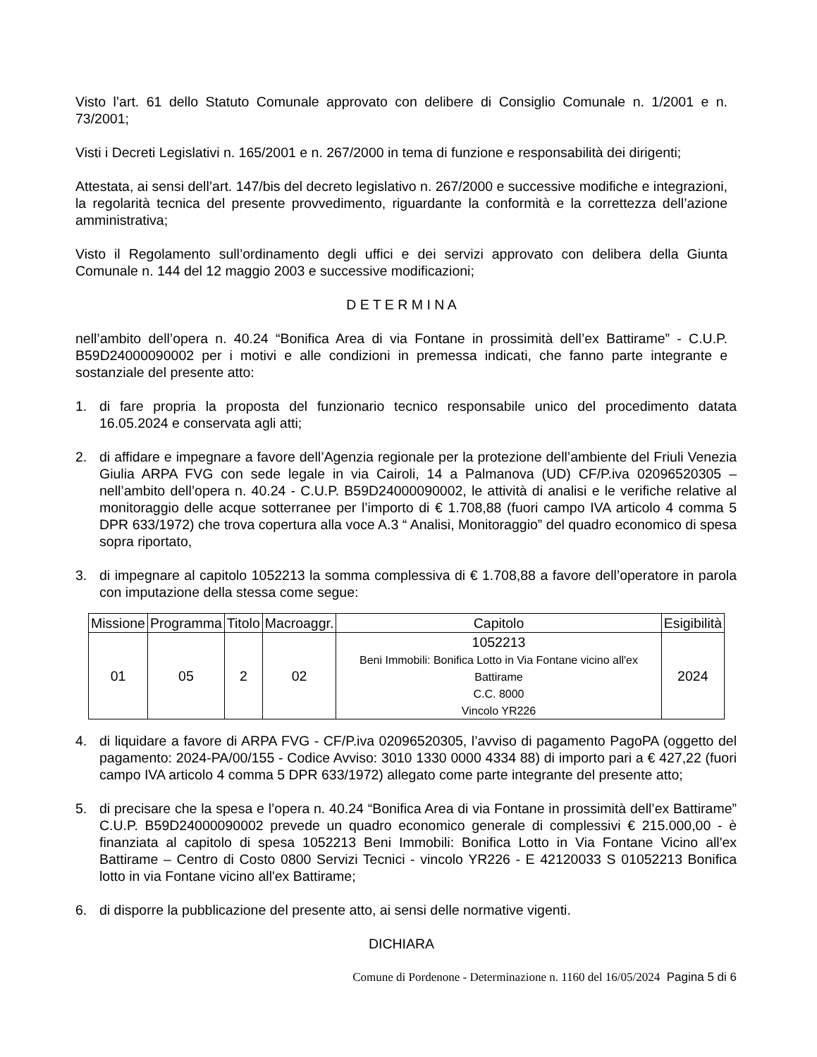Visto l’art. 61 dello Statuto Comunale approvato con delibere di Consiglio Comunale n. 1/2001 e n. 73/2001;
Visti i Decreti Legislativi n. 165/2001 e n. 267/2000 in tema di funzione e responsabilità dei dirigenti;
Attestata, ai sensi dell’art. 147/bis del decreto legislativo n. 267/2000 e successive modifiche e integrazioni, la regolarità tecnica del presente provvedimento, riguardante la conformità e la correttezza dell’azione amministrativa;
Visto il Regolamento sull’ordinamento degli uffici e dei servizi approvato con delibera della Giunta Comunale n. 144 del 12 maggio 2003 e successive modificazioni;
D E T E R M I N A
nell’ambito dell’opera n. 40.24 “Bonifica Area di via Fontane in prossimità dell’ex Battirame” - C.U.P. B59D24000090002 per i motivi e alle condizioni in premessa indicati, che fanno parte integrante e sostanziale del presente atto:
1. di fare propria la proposta del funzionario tecnico responsabile unico del procedimento datata 16.05.2024 e conservata agli atti;
2. di affidare e impegnare a favore dell’Agenzia regionale per la protezione dell’ambiente del Friuli Venezia Giulia ARPA FVG con sede legale in via Cairoli, 14 a Palmanova (UD) CF/P.iva 02096520305 – nell’ambito dell’opera n. 40.24 - C.U.P. B59D24000090002, le attività di analisi e le verifiche relative al monitoraggio delle acque sotterranee per l’importo di € 1.708,88 (fuori campo IVA articolo 4 comma 5 DPR 633/1972) che trova copertura alla voce A.3 “ Analisi, Monitoraggio” del quadro economico di spesa sopra riportato,
3. di impegnare al capitolo 1052213 la somma complessiva di € 1.708,88 a favore dell’operatore in parola con imputazione della stessa come segue:
| Missione | Programma | Titolo | Macroaggr. | Capitolo | Esigibilità |
| --- | --- | --- | --- | --- | --- |
| 01 | 05 | 2 | 02 | 1052213 Beni Immobili: Bonifica Lotto in Via Fontane vicino all'ex Battirame C.C. 8000 Vincolo YR226 | 2024 |
4. di liquidare a favore di ARPA FVG - CF/P.iva 02096520305, l’avviso di pagamento PagoPA (oggetto del pagamento: 2024-PA/00/155 - Codice Avviso: 3010 1330 0000 4334 88) di importo pari a € 427,22 (fuori campo IVA articolo 4 comma 5 DPR 633/1972) allegato come parte integrante del presente atto;
5. di precisare che la spesa e l’opera n. 40.24 “Bonifica Area di via Fontane in prossimità dell’ex Battirame” C.U.P. B59D24000090002 prevede un quadro economico generale di complessivi € 215.000,00 - è finanziata al capitolo di spesa 1052213 Beni Immobili: Bonifica Lotto in Via Fontane Vicino all'ex Battirame – Centro di Costo 0800 Servizi Tecnici - vincolo YR226 - E 42120033 S 01052213 Bonifica lotto in via Fontane vicino all'ex Battirame;
6. di disporre la pubblicazione del presente atto, ai sensi delle normative vigenti.
DICHIARA
Comune di Pordenone - Determinazione n. 1160 del 16/05/2024 Pagina 5 di 6